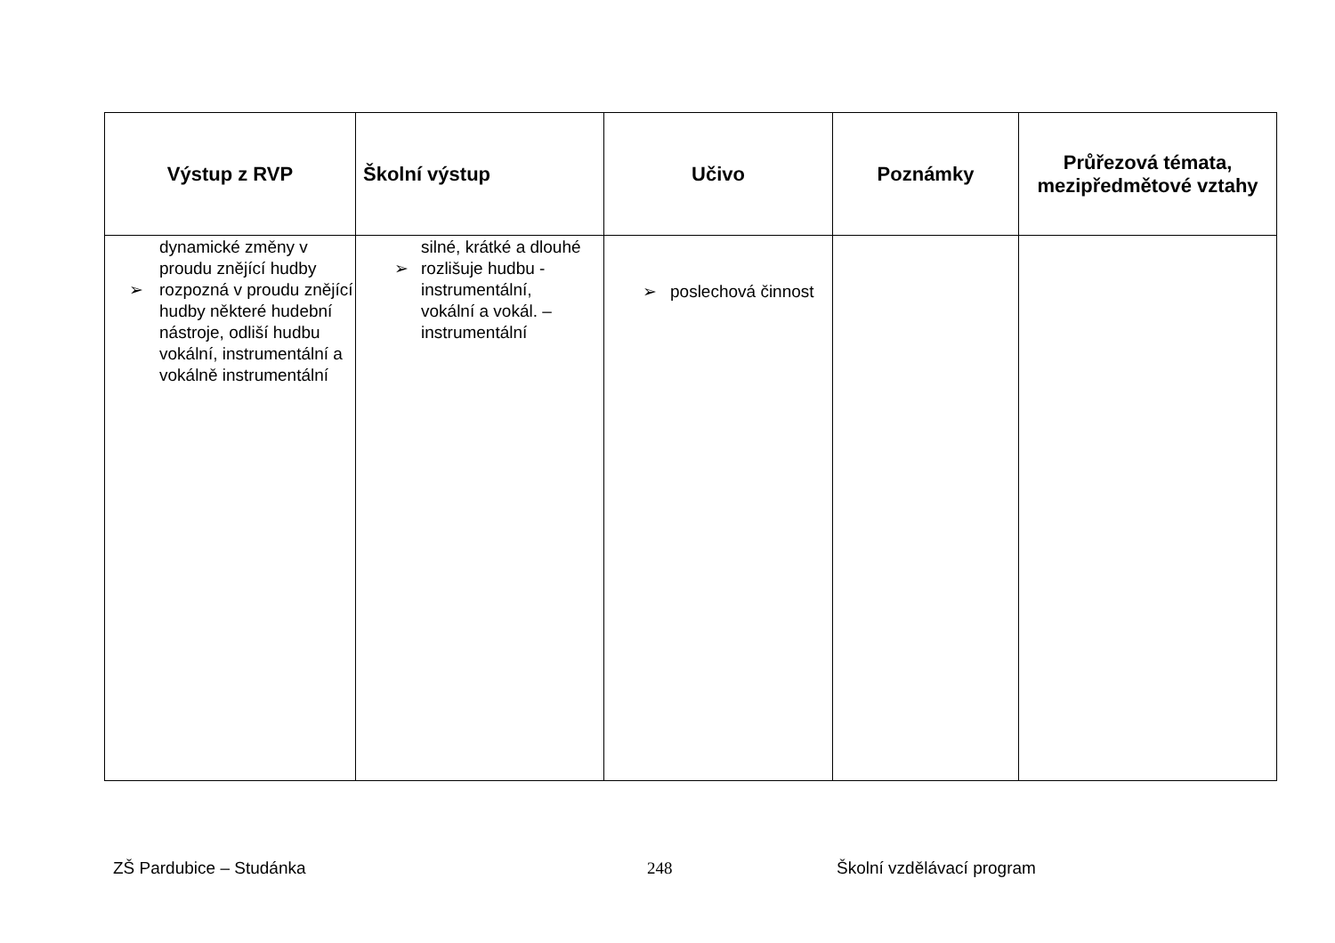| Výstup z RVP | Školní výstup | Učivo | Poznámky | Průřezová témata, mezipředmětové vztahy |
| --- | --- | --- | --- | --- |
| dynamické změny v proudu znějící hudby ➢ rozpozná v proudu znějící hudby některé hudební nástroje, odliší hudbu vokální, instrumentální a vokálně instrumentální | silné, krátké a dlouhé ➢ rozlišuje hudbu - instrumentální, vokální a vokál. – instrumentální | ➢ poslechová činnost | | |
ZŠ Pardubice – Studánka 248 Školní vzdělávací program